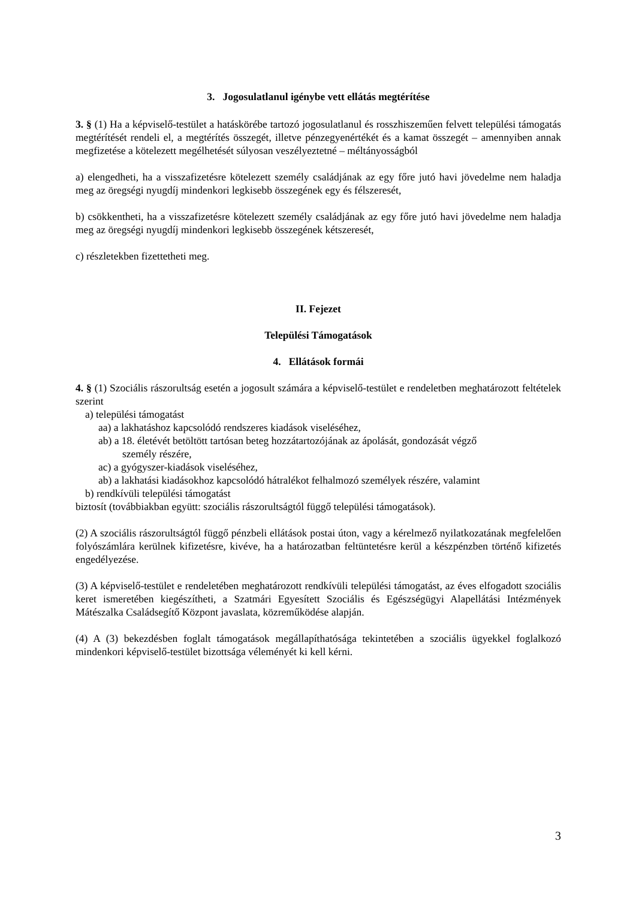3. Jogosulatlanul igénybe vett ellátás megtérítése
3. § (1) Ha a képviselő-testület a hatáskörébe tartozó jogosulatlanul és rosszhiszeműen felvett települési támogatás megtérítését rendeli el, a megtérítés összegét, illetve pénzegyenértékét és a kamat összegét – amennyiben annak megfizetése a kötelezett megélhetését súlyosan veszélyeztetné – méltányosságból
a) elengedheti, ha a visszafizetésre kötelezett személy családjának az egy főre jutó havi jövedelme nem haladja meg az öregségi nyugdíj mindenkori legkisebb összegének egy és félszeresét,
b) csökkentheti, ha a visszafizetésre kötelezett személy családjának az egy főre jutó havi jövedelme nem haladja meg az öregségi nyugdíj mindenkori legkisebb összegének kétszeresét,
c) részletekben fizettetheti meg.
II. Fejezet
Települési Támogatások
4. Ellátások formái
4. § (1) Szociális rászorultság esetén a jogosult számára a képviselő-testület e rendeletben meghatározott feltételek szerint
a) települési támogatást
aa) a lakhatáshoz kapcsolódó rendszeres kiadások viseléséhez,
ab) a 18. életévét betöltött tartósan beteg hozzátartozójának az ápolását, gondozását végző
személy részére,
ac) a gyógyszer-kiadások viseléséhez,
ab) a lakhatási kiadásokhoz kapcsolódó hátralékot felhalmozó személyek részére, valamint
b) rendkívüli települési támogatást
biztosít (továbbiakban együtt: szociális rászorultságtól függő települési támogatások).
(2) A szociális rászorultságtól függő pénzbeli ellátások postai úton, vagy a kérelmező nyilatkozatának megfelelően folyószámlára kerülnek kifizetésre, kivéve, ha a határozatban feltüntetésre kerül a készpénzben történő kifizetés engedélyezése.
(3) A képviselő-testület e rendeletében meghatározott rendkívüli települési támogatást, az éves elfogadott szociális keret ismeretében kiegészítheti, a Szatmári Egyesített Szociális és Egészségügyi Alapellátási Intézmények Mátészalka Családsegítő Központ javaslata, közreműködése alapján.
(4) A (3) bekezdésben foglalt támogatások megállapíthatósága tekintetében a szociális ügyekkel foglalkozó mindenkori képviselő-testület bizottsága véleményét ki kell kérni.
3